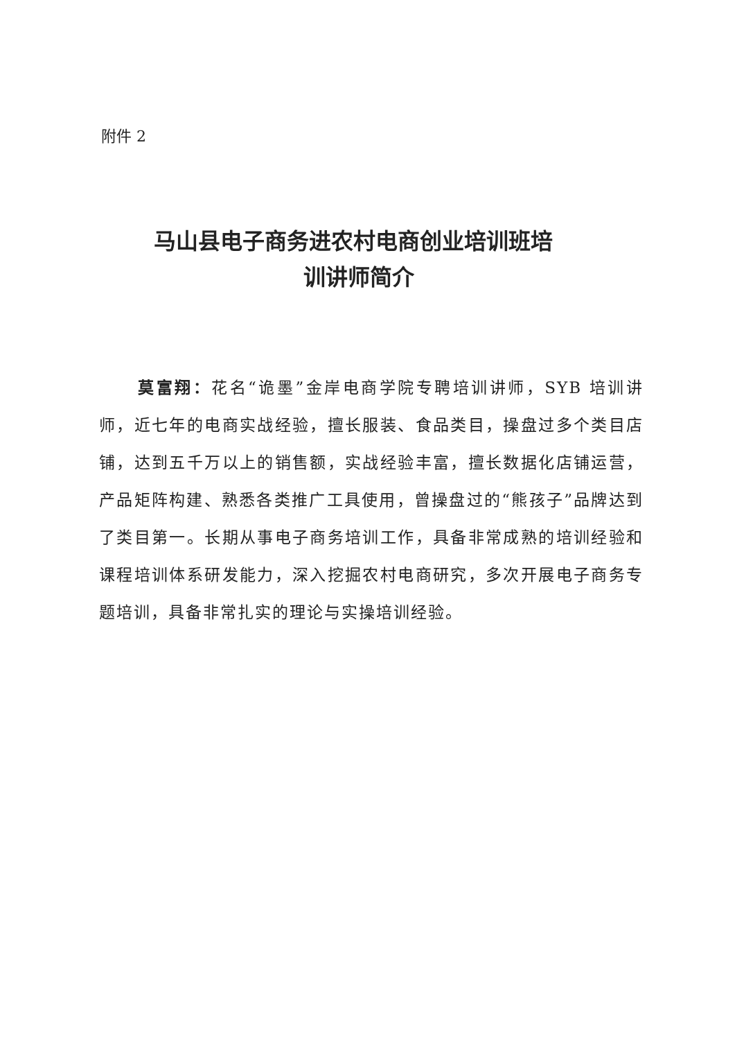附件 2
马山县电子商务进农村电商创业培训班培
训讲师简介
莫富翔：花名“诡墨”金岸电商学院专聘培训讲师，SYB 培训讲师，近七年的电商实战经验，擅长服装、食品类目，操盘过多个类目店铺，达到五千万以上的销售额，实战经验丰富，擅长数据化店铺运营，产品矩阵构建、熟悉各类推广工具使用，曾操盘过的“熊孩子”品牌达到了类目第一。长期从事电子商务培训工作，具备非常成熟的培训经验和课程培训体系研发能力，深入挖掘农村电商研究，多次开展电子商务专题培训，具备非常扎实的理论与实操培训经验。